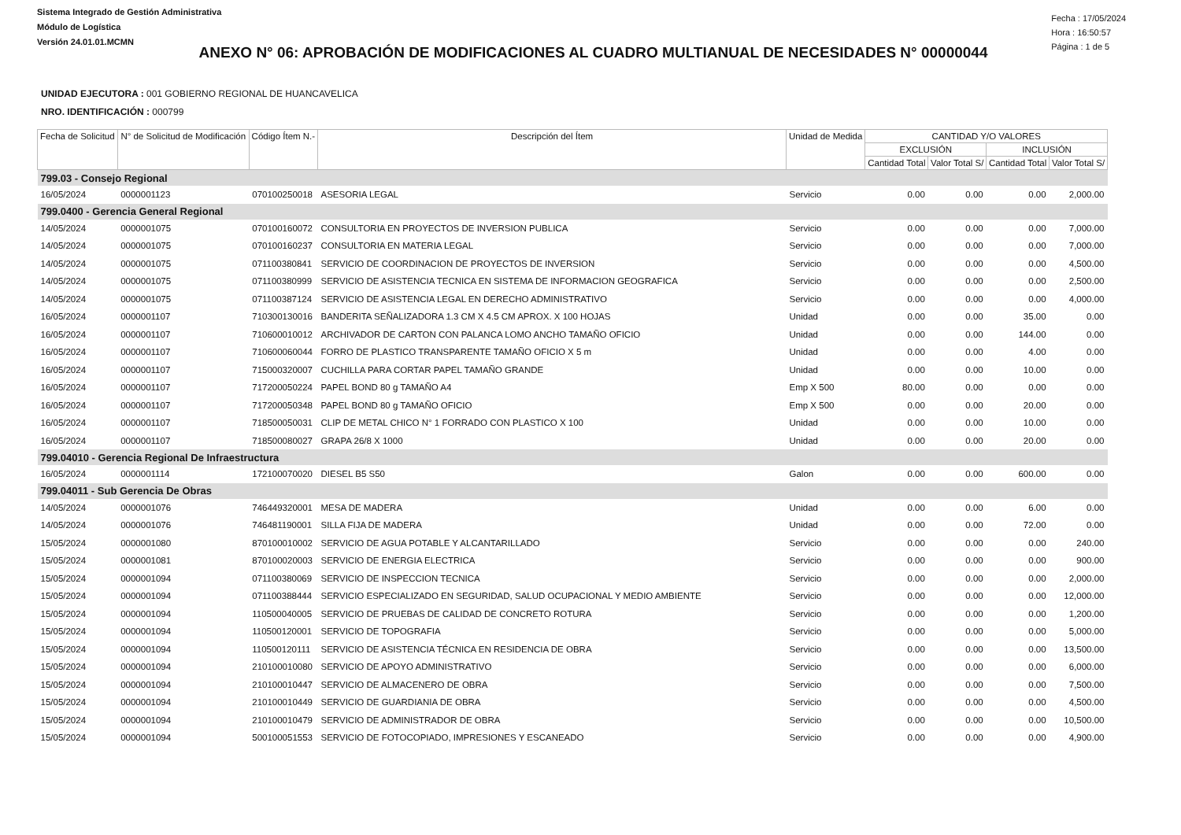Sistema Integrado de Gestión Administrativa
Módulo de Logística
Versión 24.01.01.MCMN
Fecha : 17/05/2024
Hora : 16:50:57
Página : 1 de 5
ANEXO N° 06: APROBACIÓN DE MODIFICACIONES AL CUADRO MULTIANUAL DE NECESIDADES N° 00000044
UNIDAD EJECUTORA : 001 GOBIERNO REGIONAL DE HUANCAVELICA
NRO. IDENTIFICACIÓN : 000799
| Fecha de Solicitud | N° de Solicitud de Modificación | Código Ítem N.- | Descripción del Ítem | Unidad de Medida | CANTIDAD Y/O VALORES | | | |
| --- | --- | --- | --- | --- | --- | --- | --- | --- |
| | | | | | EXCLUSIÓN | | INCLUSIÓN | |
| | | | | | Cantidad Total | Valor Total S/ | Cantidad Total | Valor Total S/ |
| 799.03 - Consejo Regional | | | | | | | | |
| 16/05/2024 | 0000001123 | 070100250018 | ASESORIA LEGAL | Servicio | 0.00 | 0.00 | 0.00 | 2,000.00 |
| 799.0400 - Gerencia General Regional | | | | | | | | |
| 14/05/2024 | 0000001075 | 070100160072 | CONSULTORIA EN PROYECTOS DE INVERSION PUBLICA | Servicio | 0.00 | 0.00 | 0.00 | 7,000.00 |
| 14/05/2024 | 0000001075 | 070100160237 | CONSULTORIA EN MATERIA LEGAL | Servicio | 0.00 | 0.00 | 0.00 | 7,000.00 |
| 14/05/2024 | 0000001075 | 071100380841 | SERVICIO DE COORDINACION DE PROYECTOS DE INVERSION | Servicio | 0.00 | 0.00 | 0.00 | 4,500.00 |
| 14/05/2024 | 0000001075 | 071100380999 | SERVICIO DE ASISTENCIA TECNICA EN SISTEMA DE INFORMACION GEOGRAFICA | Servicio | 0.00 | 0.00 | 0.00 | 2,500.00 |
| 14/05/2024 | 0000001075 | 071100387124 | SERVICIO DE ASISTENCIA LEGAL EN DERECHO ADMINISTRATIVO | Servicio | 0.00 | 0.00 | 0.00 | 4,000.00 |
| 16/05/2024 | 0000001107 | 710300130016 | BANDERITA SEÑALIZADORA 1.3 CM X 4.5 CM APROX. X 100 HOJAS | Unidad | 0.00 | 0.00 | 35.00 | 0.00 |
| 16/05/2024 | 0000001107 | 710600010012 | ARCHIVADOR DE CARTON CON PALANCA LOMO ANCHO TAMAÑO OFICIO | Unidad | 0.00 | 0.00 | 144.00 | 0.00 |
| 16/05/2024 | 0000001107 | 710600060044 | FORRO DE PLASTICO TRANSPARENTE TAMAÑO OFICIO X 5 m | Unidad | 0.00 | 0.00 | 4.00 | 0.00 |
| 16/05/2024 | 0000001107 | 715000320007 | CUCHILLA PARA CORTAR PAPEL TAMAÑO GRANDE | Unidad | 0.00 | 0.00 | 10.00 | 0.00 |
| 16/05/2024 | 0000001107 | 717200050224 | PAPEL BOND 80 g TAMAÑO A4 | Emp X 500 | 80.00 | 0.00 | 0.00 | 0.00 |
| 16/05/2024 | 0000001107 | 717200050348 | PAPEL BOND 80 g TAMAÑO OFICIO | Emp X 500 | 0.00 | 0.00 | 20.00 | 0.00 |
| 16/05/2024 | 0000001107 | 718500050031 | CLIP DE METAL CHICO N° 1 FORRADO CON PLASTICO X 100 | Unidad | 0.00 | 0.00 | 10.00 | 0.00 |
| 16/05/2024 | 0000001107 | 718500080027 | GRAPA 26/8 X 1000 | Unidad | 0.00 | 0.00 | 20.00 | 0.00 |
| 799.04010 - Gerencia Regional De Infraestructura | | | | | | | | |
| 16/05/2024 | 0000001114 | 172100070020 | DIESEL B5 S50 | Galon | 0.00 | 0.00 | 600.00 | 0.00 |
| 799.04011 - Sub Gerencia De Obras | | | | | | | | |
| 14/05/2024 | 0000001076 | 746449320001 | MESA DE MADERA | Unidad | 0.00 | 0.00 | 6.00 | 0.00 |
| 14/05/2024 | 0000001076 | 746481190001 | SILLA FIJA DE MADERA | Unidad | 0.00 | 0.00 | 72.00 | 0.00 |
| 15/05/2024 | 0000001080 | 870100010002 | SERVICIO DE AGUA POTABLE Y ALCANTARILLADO | Servicio | 0.00 | 0.00 | 0.00 | 240.00 |
| 15/05/2024 | 0000001081 | 870100020003 | SERVICIO DE ENERGIA ELECTRICA | Servicio | 0.00 | 0.00 | 0.00 | 900.00 |
| 15/05/2024 | 0000001094 | 071100380069 | SERVICIO DE INSPECCION TECNICA | Servicio | 0.00 | 0.00 | 0.00 | 2,000.00 |
| 15/05/2024 | 0000001094 | 071100388444 | SERVICIO ESPECIALIZADO EN SEGURIDAD, SALUD OCUPACIONAL Y MEDIO AMBIENTE | Servicio | 0.00 | 0.00 | 0.00 | 12,000.00 |
| 15/05/2024 | 0000001094 | 110500040005 | SERVICIO DE PRUEBAS DE CALIDAD DE CONCRETO ROTURA | Servicio | 0.00 | 0.00 | 0.00 | 1,200.00 |
| 15/05/2024 | 0000001094 | 110500120001 | SERVICIO DE TOPOGRAFIA | Servicio | 0.00 | 0.00 | 0.00 | 5,000.00 |
| 15/05/2024 | 0000001094 | 110500120111 | SERVICIO DE ASISTENCIA TÉCNICA EN RESIDENCIA DE OBRA | Servicio | 0.00 | 0.00 | 0.00 | 13,500.00 |
| 15/05/2024 | 0000001094 | 210100010080 | SERVICIO DE APOYO ADMINISTRATIVO | Servicio | 0.00 | 0.00 | 0.00 | 6,000.00 |
| 15/05/2024 | 0000001094 | 210100010447 | SERVICIO DE ALMACENERO DE OBRA | Servicio | 0.00 | 0.00 | 0.00 | 7,500.00 |
| 15/05/2024 | 0000001094 | 210100010449 | SERVICIO DE GUARDIANIA DE OBRA | Servicio | 0.00 | 0.00 | 0.00 | 4,500.00 |
| 15/05/2024 | 0000001094 | 210100010479 | SERVICIO DE ADMINISTRADOR DE OBRA | Servicio | 0.00 | 0.00 | 0.00 | 10,500.00 |
| 15/05/2024 | 0000001094 | 500100051553 | SERVICIO DE FOTOCOPIADO, IMPRESIONES Y ESCANEADO | Servicio | 0.00 | 0.00 | 0.00 | 4,900.00 |